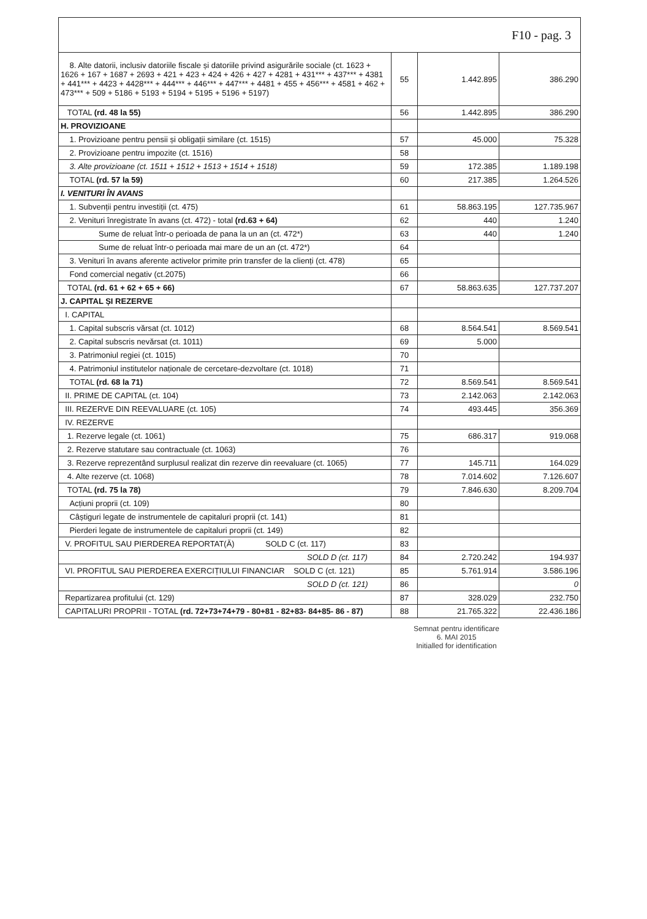| F10 - pag. 3 | | | |
| 8. Alte datorii, inclusiv datoriile fiscale și datoriile privind asigurările sociale (ct. 1623 + 1626 + 167 + 1687 + 2693 + 421 + 423 + 424 + 426 + 427 + 4281 + 431*** + 437*** + 4381 + 441*** + 4423 + 4428*** + 444*** + 446*** + 447*** + 4481 + 455 + 456*** + 4581 + 462 + 473*** + 509 + 5186 + 5193 + 5194 + 5195 + 5196 + 5197) | 55 | 1.442.895 | 386.290 |
| TOTAL (rd. 48 la 55) | 56 | 1.442.895 | 386.290 |
| H. PROVIZIOANE | | | |
| 1. Provizioane pentru pensii și obligații similare (ct. 1515) | 57 | 45.000 | 75.328 |
| 2. Provizioane pentru impozite (ct. 1516) | 58 | | |
| 3. Alte provizioane (ct. 1511 + 1512 + 1513 + 1514 + 1518) | 59 | 172.385 | 1.189.198 |
| TOTAL (rd. 57 la 59) | 60 | 217.385 | 1.264.526 |
| I. VENITURI ÎN AVANS | | | |
| 1. Subvenții pentru investiții (ct. 475) | 61 | 58.863.195 | 127.735.967 |
| 2. Venituri înregistrate în avans (ct. 472) - total (rd.63 + 64) | 62 | 440 | 1.240 |
| Sume de reluat într-o perioada de pana la un an (ct. 472*) | 63 | 440 | 1.240 |
| Sume de reluat într-o perioada mai mare de un an (ct. 472*) | 64 | | |
| 3. Venituri în avans aferente activelor primite prin transfer de la clienți (ct. 478) | 65 | | |
| Fond comercial negativ (ct.2075) | 66 | | |
| TOTAL (rd. 61 + 62 + 65 + 66) | 67 | 58.863.635 | 127.737.207 |
| J. CAPITAL ȘI REZERVE | | | |
| I. CAPITAL | | | |
| 1. Capital subscris vărsat (ct. 1012) | 68 | 8.564.541 | 8.569.541 |
| 2. Capital subscris nevărsat (ct. 1011) | 69 | 5.000 | |
| 3. Patrimoniul regiei (ct. 1015) | 70 | | |
| 4. Patrimoniul institutelor naționale de cercetare-dezvoltare (ct. 1018) | 71 | | |
| TOTAL (rd. 68 la 71) | 72 | 8.569.541 | 8.569.541 |
| II. PRIME DE CAPITAL (ct. 104) | 73 | 2.142.063 | 2.142.063 |
| III. REZERVE DIN REEVALUARE (ct. 105) | 74 | 493.445 | 356.369 |
| IV. REZERVE | | | |
| 1. Rezerve legale (ct. 1061) | 75 | 686.317 | 919.068 |
| 2. Rezerve statutare sau contractuale (ct. 1063) | 76 | | |
| 3. Rezerve reprezentând surplusul realizat din rezerve din reevaluare (ct. 1065) | 77 | 145.711 | 164.029 |
| 4. Alte rezerve (ct. 1068) | 78 | 7.014.602 | 7.126.607 |
| TOTAL (rd. 75 la 78) | 79 | 7.846.630 | 8.209.704 |
| Acțiuni proprii (ct. 109) | 80 | | |
| Câștiguri legate de instrumentele de capitaluri proprii (ct. 141) | 81 | | |
| Pierderi legate de instrumentele de capitaluri proprii (ct. 149) | 82 | | |
| V. PROFITUL SAU PIERDEREA REPORTAT(Ă) SOLD C (ct. 117) | 83 | | |
| SOLD D (ct. 117) | 84 | 2.720.242 | 194.937 |
| VI. PROFITUL SAU PIERDEREA EXERCIȚIULUI FINANCIAR SOLD C (ct. 121) | 85 | 5.761.914 | 3.586.196 |
| SOLD D (ct. 121) | 86 | | 0 |
| Repartizarea profitului (ct. 129) | 87 | 328.029 | 232.750 |
| CAPITALURI PROPRII - TOTAL (rd. 72+73+74+79 - 80+81 - 82+83- 84+85- 86 - 87) | 88 | 21.765.322 | 22.436.186 |
Semnat pentru identificare
6. MAI 2015
Initialled for identification